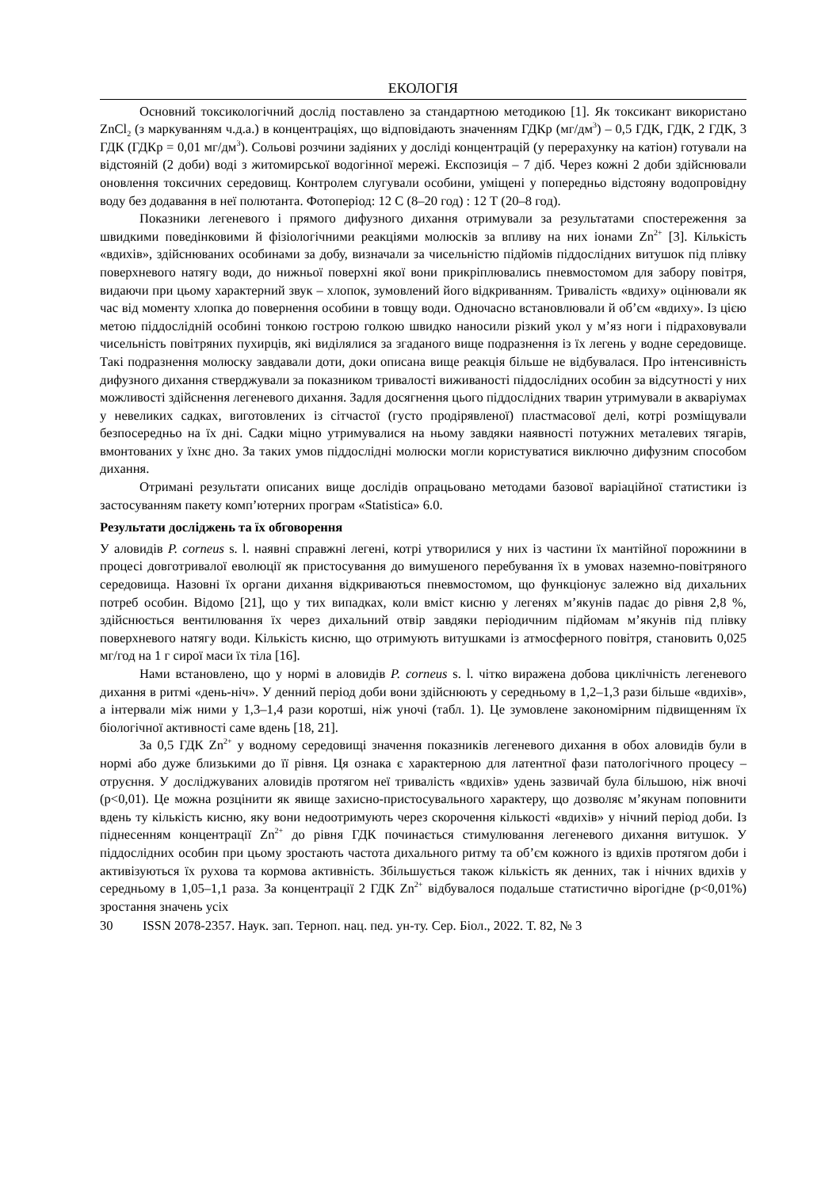ЕКОЛОГІЯ
Основний токсикологічний дослід поставлено за стандартною методикою [1]. Як токсикант використано ZnCl<sub>2</sub> (з маркуванням ч.д.а.) в концентраціях, що відповідають значенням ГДКр (мг/дм<sup>3</sup>) – 0,5 ГДК, ГДК, 2 ГДК, 3 ГДК (ГДКр = 0,01 мг/дм<sup>3</sup>). Сольові розчини задіяних у досліді концентрацій (у перерахунку на катіон) готували на відстояній (2 доби) воді з житомирської водогінної мережі. Експозиція – 7 діб. Через кожні 2 доби здійснювали оновлення токсичних середовищ. Контролем слугували особини, уміщені у попередньо відстояну водопровідну воду без додавання в неї полютанта. Фотоперіод: 12 С (8–20 год) : 12 Т (20–8 год).
Показники легеневого і прямого дифузного дихання отримували за результатами спостереження за швидкими поведінковими й фізіологічними реакціями молюсків за впливу на них іонами Zn<sup>2+</sup> [3]. Кількість «вдихів», здійснюваних особинами за добу, визначали за чисельністю підйомів піддослідних витушок під плівку поверхневого натягу води, до нижньої поверхні якої вони прикріплювались пневмостомом для забору повітря, видаючи при цьому характерний звук – хлопок, зумовлений його відкриванням. Тривалість «вдиху» оцінювали як час від моменту хлопка до повернення особини в товщу води. Одночасно встановлювали й об’єм «вдиху». Із цією метою піддослідній особині тонкою гострою голкою швидко наносили різкий укол у м’яз ноги і підраховували чисельність повітряних пухирців, які виділялися за згаданого вище подразнення із їх легень у водне середовище. Такі подразнення молюску завдавали доти, доки описана вище реакція більше не відбувалася. Про інтенсивність дифузного дихання стверджували за показником тривалості виживаності піддослідних особин за відсутності у них можливості здійснення легеневого дихання. Задля досягнення цього піддослідних тварин утримували в акваріумах у невеликих садках, виготовлених із сітчастої (густо продірявленої) пластмасової делі, котрі розміщували безпосередньо на їх дні. Садки міцно утримувалися на ньому завдяки наявності потужних металевих тягарів, вмонтованих у їхнє дно. За таких умов піддослідні молюски могли користуватися виключно дифузним способом дихання.
Отримані результати описаних вище дослідів опрацьовано методами базової варіаційної статистики із застосуванням пакету комп’ютерних програм «Statistica» 6.0.
Результати досліджень та їх обговорення
У аловидів P. corneus s. l. наявні справжні легені, котрі утворилися у них із частини їх мантійної порожнини в процесі довготривалої еволюції як пристосування до вимушеного перебування їх в умовах наземно-повітряного середовища. Назовні їх органи дихання відкриваються пневмостомом, що функціонує залежно від дихальних потреб особин. Відомо [21], що у тих випадках, коли вміст кисню у легенях м’якунів падає до рівня 2,8 %, здійснюється вентилювання їх через дихальний отвір завдяки періодичним підйомам м’якунів під плівку поверхневого натягу води. Кількість кисню, що отримують витушками із атмосферного повітря, становить 0,025 мг/год на 1 г сирої маси їх тіла [16].
Нами встановлено, що у нормі в аловидів P. corneus s. l. чітко виражена добова циклічність легеневого дихання в ритмі «день-ніч». У денний період доби вони здійснюють у середньому в 1,2–1,3 рази більше «вдихів», а інтервали між ними у 1,3–1,4 рази коротші, ніж уночі (табл. 1). Це зумовлене закономірним підвищенням їх біологічної активності саме вдень [18, 21].
За 0,5 ГДК Zn<sup>2+</sup> у водному середовищі значення показників легеневого дихання в обох аловидів були в нормі або дуже близькими до її рівня. Ця ознака є характерною для латентної фази патологічного процесу – отруєння. У досліджуваних аловидів протягом неї тривалість «вдихів» удень зазвичай була більшою, ніж вночі (р<0,01). Це можна розцінити як явище захисно-пристосувального характеру, що дозволяє м’якунам поповнити вдень ту кількість кисню, яку вони недоотримують через скорочення кількості «вдихів» у нічний період доби. Із піднесенням концентрації Zn<sup>2+</sup> до рівня ГДК починається стимулювання легеневого дихання витушок. У піддослідних особин при цьому зростають частота дихального ритму та об’єм кожного із вдихів протягом доби і активізуються їх рухова та кормова активність. Збільшується також кількість як денних, так і нічних вдихів у середньому в 1,05–1,1 раза. За концентрації 2 ГДК Zn<sup>2+</sup> відбувалося подальше статистично вірогідне (р<0,01%) зростання значень усіх
30 ISSN 2078-2357. Наук. зап. Терноп. нац. пед. ун-ту. Сер. Біол., 2022. Т. 82, № 3